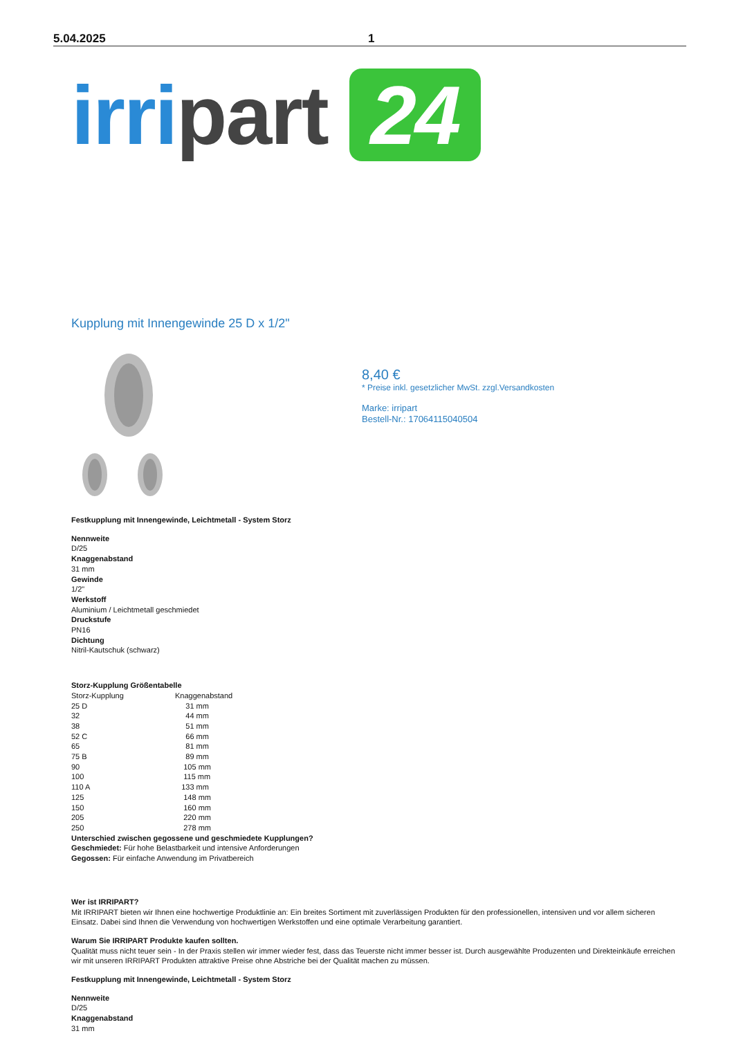5.04.2025 1
irri part 24
Kupplung mit Innengewinde 25 D x 1/2"
8,40 €
* Preise inkl. gesetzlicher MwSt. zzgl.Versandkosten
Marke: irripart
Bestell-Nr.: 17064115040504
Festkupplung mit Innengewinde, Leichtmetall - System Storz
Nennweite
D/25
Knaggenabstand
31 mm
Gewinde
1/2"
Werkstoff
Aluminium / Leichtmetall geschmiedet
Druckstufe
PN16
Dichtung
Nitril-Kautschuk (schwarz)
Storz-Kupplung Größentabelle
| Storz-Kupplung | Knaggenabstand |
| 25 D | 31 mm |
| 32 | 44 mm |
| 38 | 51 mm |
| 52 C | 66 mm |
| 65 | 81 mm |
| 75 B | 89 mm |
| 90 | 105 mm |
| 100 | 115 mm |
| 110 A | 133 mm |
| 125 | 148 mm |
| 150 | 160 mm |
| 205 | 220 mm |
| 250 | 278 mm |
Unterschied zwischen gegossene und geschmiedete Kupplungen?
Geschmiedet: Für hohe Belastbarkeit und intensive Anforderungen
Gegossen: Für einfache Anwendung im Privatbereich
Wer ist IRRIPART?
Mit IRRIPART bieten wir Ihnen eine hochwertige Produktlinie an: Ein breites Sortiment mit zuverlässigen Produkten für den professionellen, intensiven und vor allem sicheren Einsatz. Dabei sind Ihnen die Verwendung von hochwertigen Werkstoffen und eine optimale Verarbeitung garantiert.
Warum Sie IRRIPART Produkte kaufen sollten.
Qualität muss nicht teuer sein - In der Praxis stellen wir immer wieder fest, dass das Teuerste nicht immer besser ist. Durch ausgewählte Produzenten und Direkteinkäufe erreichen wir mit unseren IRRIPART Produkten attraktive Preise ohne Abstriche bei der Qualität machen zu müssen.
Festkupplung mit Innengewinde, Leichtmetall - System Storz
Nennweite
D/25
Knaggenabstand
31 mm